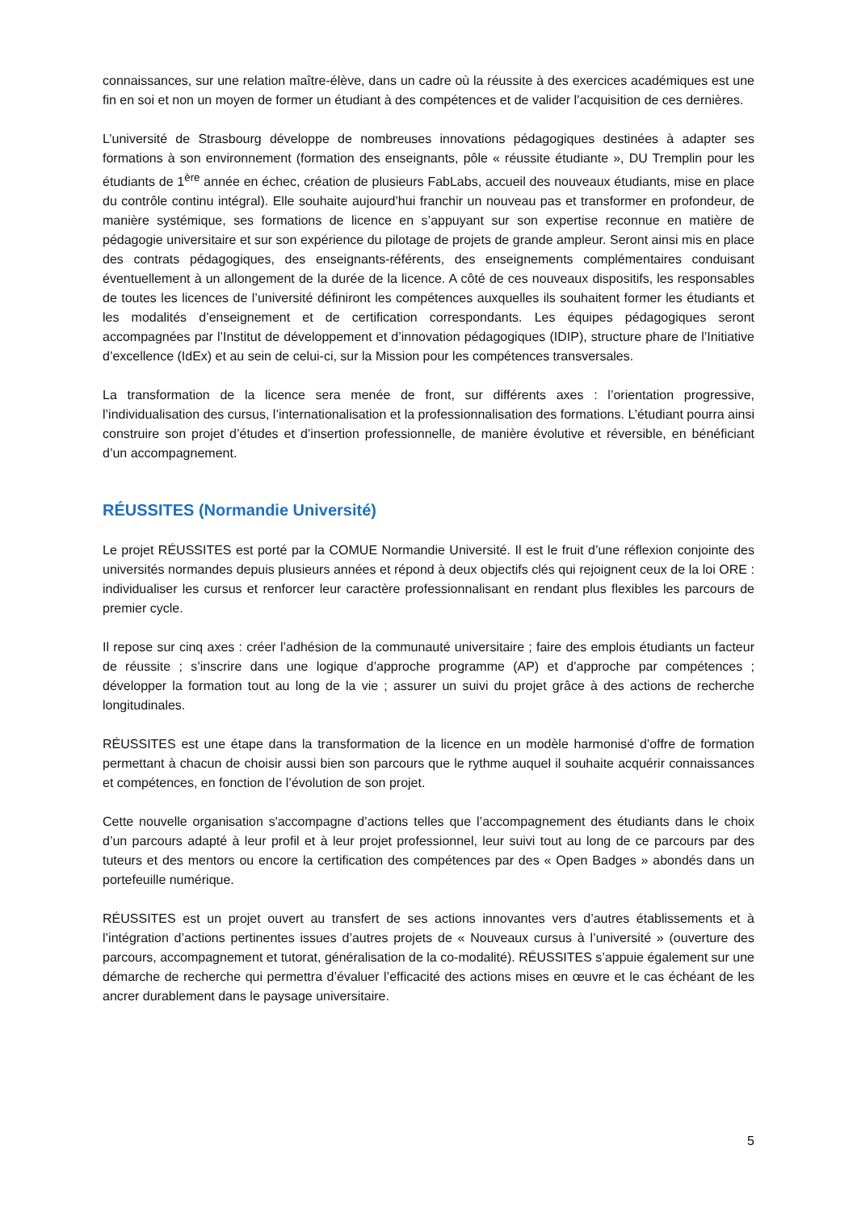connaissances, sur une relation maître-élève, dans un cadre où la réussite à des exercices académiques est une fin en soi et non un moyen de former un étudiant à des compétences et de valider l’acquisition de ces dernières.
L’université de Strasbourg développe de nombreuses innovations pédagogiques destinées à adapter ses formations à son environnement (formation des enseignants, pôle « réussite étudiante », DU Tremplin pour les étudiants de 1<sup>ère</sup> année en échec, création de plusieurs FabLabs, accueil des nouveaux étudiants, mise en place du contrôle continu intégral). Elle souhaite aujourd’hui franchir un nouveau pas et transformer en profondeur, de manière systémique, ses formations de licence en s’appuyant sur son expertise reconnue en matière de pédagogie universitaire et sur son expérience du pilotage de projets de grande ampleur. Seront ainsi mis en place des contrats pédagogiques, des enseignants-référents, des enseignements complémentaires conduisant éventuellement à un allongement de la durée de la licence. A côté de ces nouveaux dispositifs, les responsables de toutes les licences de l’université définiront les compétences auxquelles ils souhaitent former les étudiants et les modalités d’enseignement et de certification correspondants. Les équipes pédagogiques seront accompagnées par l’Institut de développement et d’innovation pédagogiques (IDIP), structure phare de l’Initiative d’excellence (IdEx) et au sein de celui-ci, sur la Mission pour les compétences transversales.
La transformation de la licence sera menée de front, sur différents axes : l’orientation progressive, l’individualisation des cursus, l’internationalisation et la professionnalisation des formations. L’étudiant pourra ainsi construire son projet d’études et d’insertion professionnelle, de manière évolutive et réversible, en bénéficiant d’un accompagnement.
RÉUSSITES (Normandie Université)
Le projet RÉUSSITES est porté par la COMUE Normandie Université. Il est le fruit d’une réflexion conjointe des universités normandes depuis plusieurs années et répond à deux objectifs clés qui rejoignent ceux de la loi ORE : individualiser les cursus et renforcer leur caractère professionnalisant en rendant plus flexibles les parcours de premier cycle.
Il repose sur cinq axes : créer l’adhésion de la communauté universitaire ; faire des emplois étudiants un facteur de réussite ; s’inscrire dans une logique d’approche programme (AP) et d’approche par compétences ; développer la formation tout au long de la vie ; assurer un suivi du projet grâce à des actions de recherche longitudinales.
RÉUSSITES est une étape dans la transformation de la licence en un modèle harmonisé d’offre de formation permettant à chacun de choisir aussi bien son parcours que le rythme auquel il souhaite acquérir connaissances et compétences, en fonction de l’évolution de son projet.
Cette nouvelle organisation s'accompagne d’actions telles que l’accompagnement des étudiants dans le choix d’un parcours adapté à leur profil et à leur projet professionnel, leur suivi tout au long de ce parcours par des tuteurs et des mentors ou encore la certification des compétences par des « Open Badges » abondés dans un portefeuille numérique.
RÉUSSITES est un projet ouvert au transfert de ses actions innovantes vers d’autres établissements et à l’intégration d’actions pertinentes issues d’autres projets de « Nouveaux cursus à l’université » (ouverture des parcours, accompagnement et tutorat, généralisation de la co-modalité). RÉUSSITES s’appuie également sur une démarche de recherche qui permettra d’évaluer l’efficacité des actions mises en œuvre et le cas échéant de les ancrer durablement dans le paysage universitaire.
5